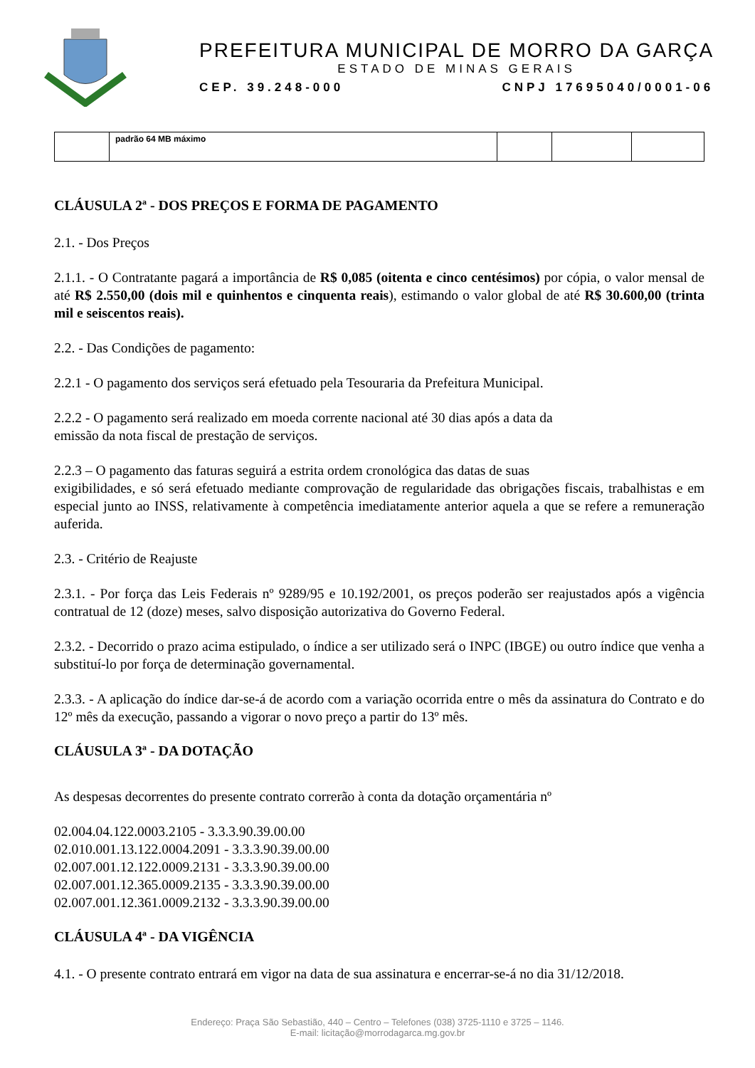PREFEITURA MUNICIPAL DE MORRO DA GARÇA
ESTADO DE MINAS GERAIS
CEP. 39.248-000 CNPJ 17695040/0001-06
| | padrão 64 MB máximo | | | |
CLÁUSULA 2ª - DOS PREÇOS E FORMA DE PAGAMENTO
2.1. - Dos Preços
2.1.1. - O Contratante pagará a importância de R$ 0,085 (oitenta e cinco centésimos) por cópia, o valor mensal de até R$ 2.550,00 (dois mil e quinhentos e cinquenta reais), estimando o valor global de até R$ 30.600,00 (trinta mil e seiscentos reais).
2.2. - Das Condições de pagamento:
2.2.1 - O pagamento dos serviços será efetuado pela Tesouraria da Prefeitura Municipal.
2.2.2 - O pagamento será realizado em moeda corrente nacional até 30 dias após a data da
emissão da nota fiscal de prestação de serviços.
2.2.3 – O pagamento das faturas seguirá a estrita ordem cronológica das datas de suas
exigibilidades, e só será efetuado mediante comprovação de regularidade das obrigações fiscais, trabalhistas e em especial junto ao INSS, relativamente à competência imediatamente anterior aquela a que se refere a remuneração auferida.
2.3. - Critério de Reajuste
2.3.1. - Por força das Leis Federais nº 9289/95 e 10.192/2001, os preços poderão ser reajustados após a vigência contratual de 12 (doze) meses, salvo disposição autorizativa do Governo Federal.
2.3.2. - Decorrido o prazo acima estipulado, o índice a ser utilizado será o INPC (IBGE) ou outro índice que venha a substituí-lo por força de determinação governamental.
2.3.3. - A aplicação do índice dar-se-á de acordo com a variação ocorrida entre o mês da assinatura do Contrato e do 12º mês da execução, passando a vigorar o novo preço a partir do 13º mês.
CLÁUSULA 3ª - DA DOTAÇÃO
As despesas decorrentes do presente contrato correrão à conta da dotação orçamentária nº
02.004.04.122.0003.2105 - 3.3.3.90.39.00.00
02.010.001.13.122.0004.2091 - 3.3.3.90.39.00.00
02.007.001.12.122.0009.2131 - 3.3.3.90.39.00.00
02.007.001.12.365.0009.2135 - 3.3.3.90.39.00.00
02.007.001.12.361.0009.2132 - 3.3.3.90.39.00.00
CLÁUSULA 4ª - DA VIGÊNCIA
4.1. - O presente contrato entrará em vigor na data de sua assinatura e encerrar-se-á no dia 31/12/2018.
Endereço: Praça São Sebastião, 440 – Centro – Telefones (038) 3725-1110 e 3725 – 1146.
E-mail: licitação@morrodagarca.mg.gov.br